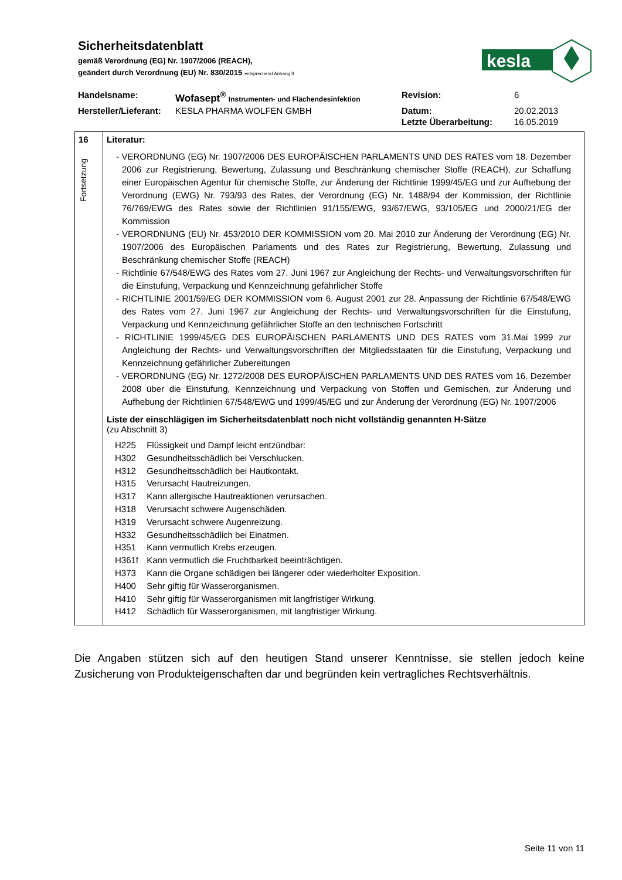Sicherheitsdatenblatt
gemäß Verordnung (EG) Nr. 1907/2006 (REACH),
geändert durch Verordnung (EU) Nr. 830/2015 entsprechend Anhang II
kesla
| Handelsname: | Wofasept<sup>®</sup> Instrumenten- und Flächendesinfektion | Revision: | 6 |
| Hersteller/Lieferant: | KESLA PHARMA WOLFEN GMBH | Datum: | 20.02.2013 |
| | | Letzte Überarbeitung: | 16.05.2019 |
| 16 Fortsetzung | Literatur: - VERORDNUNG (EG) Nr. 1907/2006 DES EUROPÄISCHEN PARLAMENTS UND DES RATES vom 18. Dezember 2006 zur Registrierung, Bewertung, Zulassung und Beschränkung chemischer Stoffe (REACH), zur Schaffung einer Europäischen Agentur für chemische Stoffe, zur Änderung der Richtlinie 1999/45/EG und zur Aufhebung der Verordnung (EWG) Nr. 793/93 des Rates, der Verordnung (EG) Nr. 1488/94 der Kommission, der Richtlinie 76/769/EWG des Rates sowie der Richtlinien 91/155/EWG, 93/67/EWG, 93/105/EG und 2000/21/EG der Kommission - VERORDNUNG (EU) Nr. 453/2010 DER KOMMISSION vom 20. Mai 2010 zur Änderung der Verordnung (EG) Nr. 1907/2006 des Europäischen Parlaments und des Rates zur Registrierung, Bewertung, Zulassung und Beschränkung chemischer Stoffe (REACH) - Richtlinie 67/548/EWG des Rates vom 27. Juni 1967 zur Angleichung der Rechts- und Verwaltungsvorschriften für die Einstufung, Verpackung und Kennzeichnung gefährlicher Stoffe - RICHTLINIE 2001/59/EG DER KOMMISSION vom 6. August 2001 zur 28. Anpassung der Richtlinie 67/548/EWG des Rates vom 27. Juni 1967 zur Angleichung der Rechts- und Verwaltungsvorschriften für die Einstufung, Verpackung und Kennzeichnung gefährlicher Stoffe an den technischen Fortschritt - RICHTLINIE 1999/45/EG DES EUROPÄISCHEN PARLAMENTS UND DES RATES vom 31.Mai 1999 zur Angleichung der Rechts- und Verwaltungsvorschriften der Mitgliedsstaaten für die Einstufung, Verpackung und Kennzeichnung gefährlicher Zubereitungen - VERORDNUNG (EG) Nr. 1272/2008 DES EUROPÄISCHEN PARLAMENTS UND DES RATES vom 16. Dezember 2008 über die Einstufung, Kennzeichnung und Verpackung von Stoffen und Gemischen, zur Änderung und Aufhebung der Richtlinien 67/548/EWG und 1999/45/EG und zur Änderung der Verordnung (EG) Nr. 1907/2006 Liste der einschlägigen im Sicherheitsdatenblatt noch nicht vollständig genannten H-Sätze (zu Abschnitt 3) H225 Flüssigkeit und Dampf leicht entzündbar: H302 Gesundheitsschädlich bei Verschlucken. H312 Gesundheitsschädlich bei Hautkontakt. H315 Verursacht Hautreizungen. H317 Kann allergische Hautreaktionen verursachen. H318 Verursacht schwere Augenschäden. H319 Verursacht schwere Augenreizung. H332 Gesundheitsschädlich bei Einatmen. H351 Kann vermutlich Krebs erzeugen. H361f Kann vermutlich die Fruchtbarkeit beeinträchtigen. H373 Kann die Organe schädigen bei längerer oder wiederholter Exposition. H400 Sehr giftig für Wasserorganismen. H410 Sehr giftig für Wasserorganismen mit langfristiger Wirkung. H412 Schädlich für Wasserorganismen, mit langfristiger Wirkung. |
Die Angaben stützen sich auf den heutigen Stand unserer Kenntnisse, sie stellen jedoch keine Zusicherung von Produkteigenschaften dar und begründen kein vertragliches Rechtsverhältnis.
Seite 11 von 11